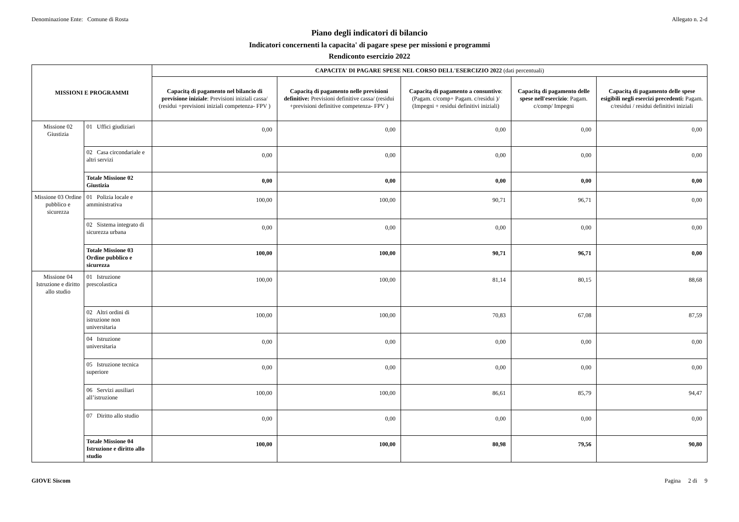Denominazione Ente: Comune di Rosta Allegato n. 2-d
Piano degli indicatori di bilancio
Indicatori concernenti la capacita' di pagare spese per missioni e programmi
Rendiconto esercizio 2022
| MISSIONI E PROGRAMMI | | CAPACITA' DI PAGARE SPESE NEL CORSO DELL'ESERCIZIO 2022 (dati percentuali) | | | | |
| --- | --- | --- | --- | --- | --- | --- |
| | | Capacitą di pagamento nel bilancio di previsione iniziale : Previsioni iniziali cassa/ (residui +previsioni iniziali competenza- FPV ) | Capacitą di pagamento nelle previsioni definitive: Previsioni definitive cassa/ (residui +previsioni definitive competenza- FPV ) | Capacitą di pagamento a consuntivo : (Pagam. c/comp+ Pagam. c/residui )/ (Impegni + residui definitivi iniziali) | Capacitą di pagamento delle spese nell'esercizio : Pagam. c/comp/ Impegni | Capacitą di pagamento delle spese esigibili negli esercizi precedenti: Pagam. c/residui / residui definitivi iniziali |
| Missione 02 Giustizia | 01 Uffici giudiziari | 0,00 | 0,00 | 0,00 | 0,00 | 0,00 |
| | 02 Casa circondariale e altri servizi | 0,00 | 0,00 | 0,00 | 0,00 | 0,00 |
| | Totale Missione 02 Giustizia | 0,00 | 0,00 | 0,00 | 0,00 | 0,00 |
| Missione 03 Ordine pubblico e sicurezza | 01 Polizia locale e amministrativa | 100,00 | 100,00 | 90,71 | 96,71 | 0,00 |
| | 02 Sistema integrato di sicurezza urbana | 0,00 | 0,00 | 0,00 | 0,00 | 0,00 |
| | Totale Missione 03 Ordine pubblico e sicurezza | 100,00 | 100,00 | 90,71 | 96,71 | 0,00 |
| Missione 04 Istruzione e diritto allo studio | 01 Istruzione prescolastica | 100,00 | 100,00 | 81,14 | 80,15 | 88,68 |
| | 02 Altri ordini di istruzione non universitaria | 100,00 | 100,00 | 70,83 | 67,08 | 87,59 |
| | 04 Istruzione universitaria | 0,00 | 0,00 | 0,00 | 0,00 | 0,00 |
| | 05 Istruzione tecnica superiore | 0,00 | 0,00 | 0,00 | 0,00 | 0,00 |
| | 06 Servizi ausiliari all’istruzione | 100,00 | 100,00 | 86,61 | 85,79 | 94,47 |
| | 07 Diritto allo studio | 0,00 | 0,00 | 0,00 | 0,00 | 0,00 |
| | Totale Missione 04 Istruzione e diritto allo studio | 100,00 | 100,00 | 80,98 | 79,56 | 90,80 |
GIOVE Siscom Pagina 2 di 9